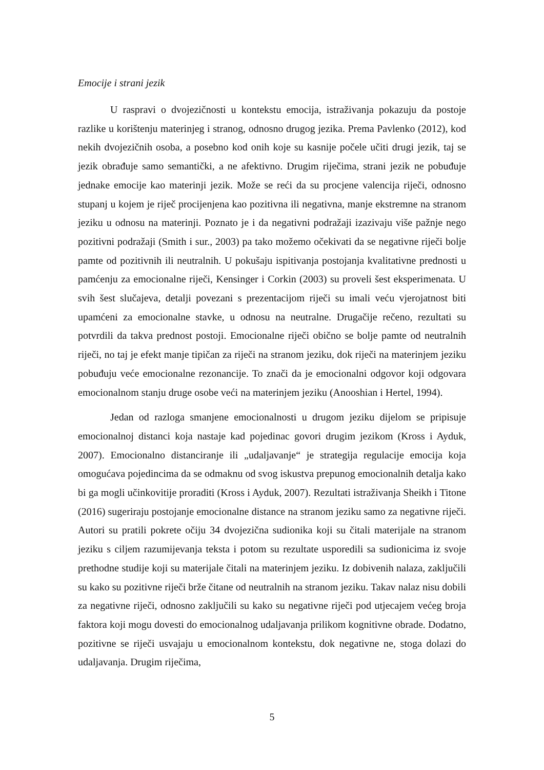Emocije i strani jezik
U raspravi o dvojezičnosti u kontekstu emocija, istraživanja pokazuju da postoje razlike u korištenju materinjeg i stranog, odnosno drugog jezika. Prema Pavlenko (2012), kod nekih dvojezičnih osoba, a posebno kod onih koje su kasnije počele učiti drugi jezik, taj se jezik obrađuje samo semantički, a ne afektivno. Drugim riječima, strani jezik ne pobuđuje jednake emocije kao materinji jezik. Može se reći da su procjene valencija riječi, odnosno stupanj u kojem je riječ procijenjena kao pozitivna ili negativna, manje ekstremne na stranom jeziku u odnosu na materinji. Poznato je i da negativni podražaji izazivaju više pažnje nego pozitivni podražaji (Smith i sur., 2003) pa tako možemo očekivati da se negativne riječi bolje pamte od pozitivnih ili neutralnih. U pokušaju ispitivanja postojanja kvalitativne prednosti u pamćenju za emocionalne riječi, Kensinger i Corkin (2003) su proveli šest eksperimenata. U svih šest slučajeva, detalji povezani s prezentacijom riječi su imali veću vjerojatnost biti upamćeni za emocionalne stavke, u odnosu na neutralne. Drugačije rečeno, rezultati su potvrdili da takva prednost postoji. Emocionalne riječi obično se bolje pamte od neutralnih riječi, no taj je efekt manje tipičan za riječi na stranom jeziku, dok riječi na materinjem jeziku pobuđuju veće emocionalne rezonancije. To znači da je emocionalni odgovor koji odgovara emocionalnom stanju druge osobe veći na materinjem jeziku (Anooshian i Hertel, 1994).
Jedan od razloga smanjene emocionalnosti u drugom jeziku dijelom se pripisuje emocionalnoj distanci koja nastaje kad pojedinac govori drugim jezikom (Kross i Ayduk, 2007). Emocionalno distanciranje ili „udaljavanje“ je strategija regulacije emocija koja omogućava pojedincima da se odmaknu od svog iskustva prepunog emocionalnih detalja kako bi ga mogli učinkovitije proraditi (Kross i Ayduk, 2007). Rezultati istraživanja Sheikh i Titone (2016) sugeriraju postojanje emocionalne distance na stranom jeziku samo za negativne riječi. Autori su pratili pokrete očiju 34 dvojezična sudionika koji su čitali materijale na stranom jeziku s ciljem razumijevanja teksta i potom su rezultate usporedili sa sudionicima iz svoje prethodne studije koji su materijale čitali na materinjem jeziku. Iz dobivenih nalaza, zaključili su kako su pozitivne riječi brže čitane od neutralnih na stranom jeziku. Takav nalaz nisu dobili za negativne riječi, odnosno zaključili su kako su negativne riječi pod utjecajem većeg broja faktora koji mogu dovesti do emocionalnog udaljavanja prilikom kognitivne obrade. Dodatno, pozitivne se riječi usvajaju u emocionalnom kontekstu, dok negativne ne, stoga dolazi do udaljavanja. Drugim riječima,
5